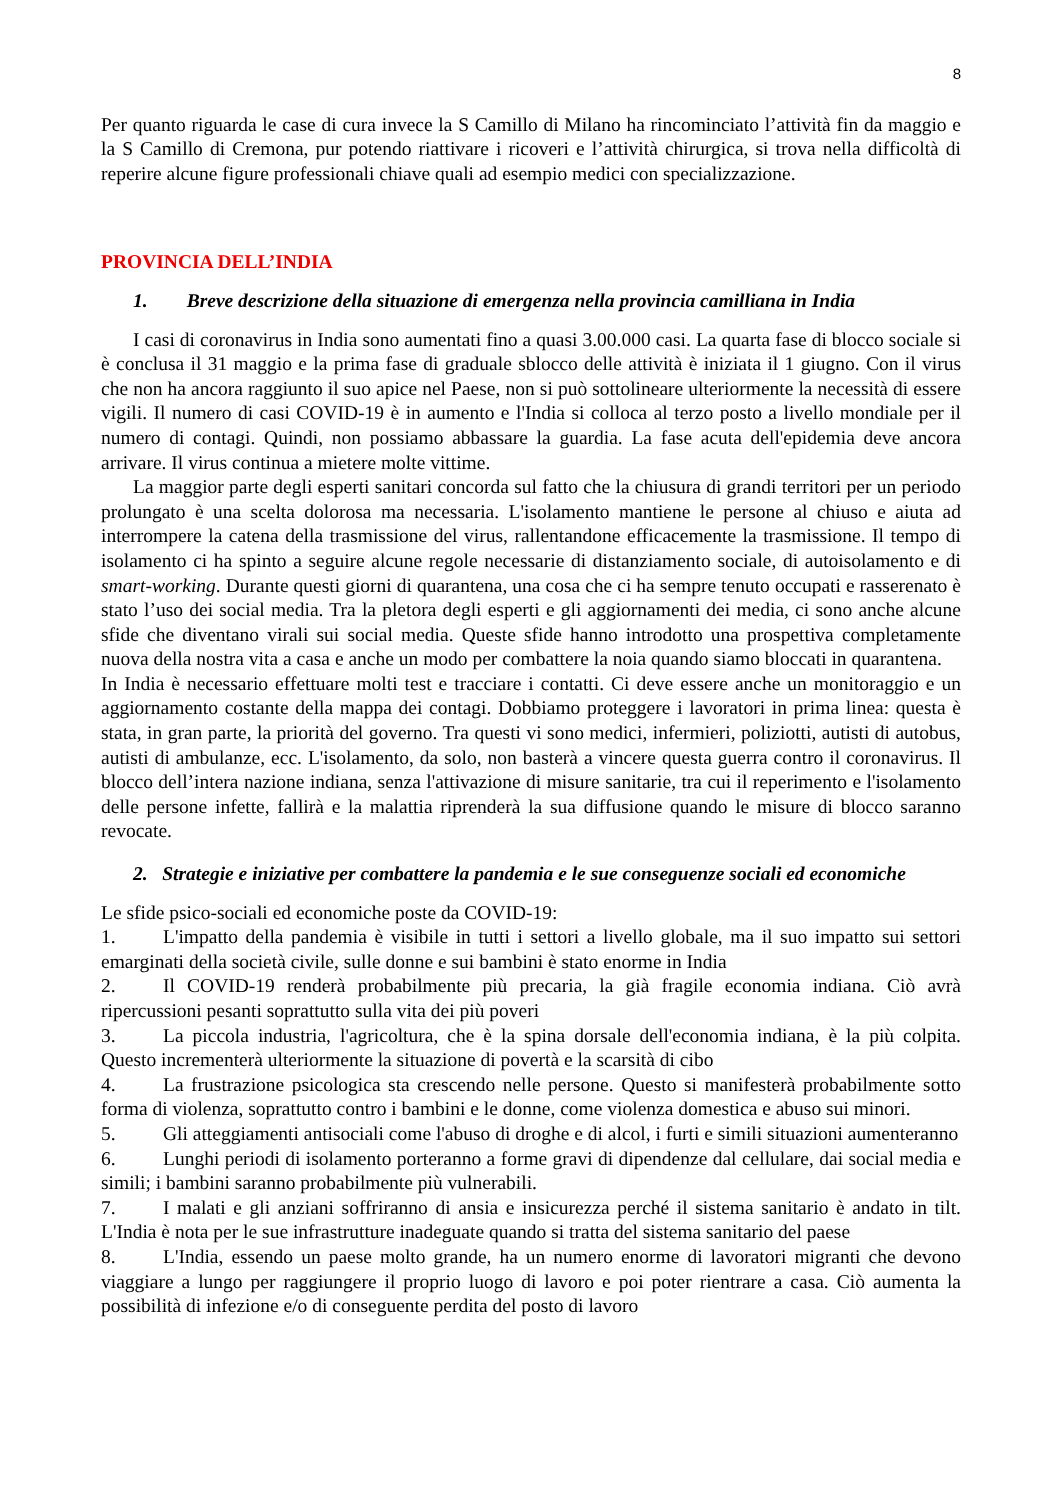8
Per quanto riguarda le case di cura invece la S Camillo di Milano ha rincominciato l’attività fin da maggio e la S Camillo di Cremona, pur potendo riattivare i ricoveri e l’attività chirurgica, si trova nella difficoltà di reperire alcune figure professionali chiave quali ad esempio medici con specializzazione.
PROVINCIA DELL’INDIA
1. Breve descrizione della situazione di emergenza nella provincia camilliana in India
I casi di coronavirus in India sono aumentati fino a quasi 3.00.000 casi. La quarta fase di blocco sociale si è conclusa il 31 maggio e la prima fase di graduale sblocco delle attività è iniziata il 1 giugno. Con il virus che non ha ancora raggiunto il suo apice nel Paese, non si può sottolineare ulteriormente la necessità di essere vigili. Il numero di casi COVID-19 è in aumento e l'India si colloca al terzo posto a livello mondiale per il numero di contagi. Quindi, non possiamo abbassare la guardia. La fase acuta dell'epidemia deve ancora arrivare. Il virus continua a mietere molte vittime.
La maggior parte degli esperti sanitari concorda sul fatto che la chiusura di grandi territori per un periodo prolungato è una scelta dolorosa ma necessaria. L'isolamento mantiene le persone al chiuso e aiuta ad interrompere la catena della trasmissione del virus, rallentandone efficacemente la trasmissione. Il tempo di isolamento ci ha spinto a seguire alcune regole necessarie di distanziamento sociale, di autoisolamento e di smart-working. Durante questi giorni di quarantena, una cosa che ci ha sempre tenuto occupati e rasserenato è stato l’uso dei social media. Tra la pletora degli esperti e gli aggiornamenti dei media, ci sono anche alcune sfide che diventano virali sui social media. Queste sfide hanno introdotto una prospettiva completamente nuova della nostra vita a casa e anche un modo per combattere la noia quando siamo bloccati in quarantena.
In India è necessario effettuare molti test e tracciare i contatti. Ci deve essere anche un monitoraggio e un aggiornamento costante della mappa dei contagi. Dobbiamo proteggere i lavoratori in prima linea: questa è stata, in gran parte, la priorità del governo. Tra questi vi sono medici, infermieri, poliziotti, autisti di autobus, autisti di ambulanze, ecc. L'isolamento, da solo, non basterà a vincere questa guerra contro il coronavirus. Il blocco dell’intera nazione indiana, senza l'attivazione di misure sanitarie, tra cui il reperimento e l'isolamento delle persone infette, fallirà e la malattia riprenderà la sua diffusione quando le misure di blocco saranno revocate.
2. Strategie e iniziative per combattere la pandemia e le sue conseguenze sociali ed economiche
Le sfide psico-sociali ed economiche poste da COVID-19:
1. L'impatto della pandemia è visibile in tutti i settori a livello globale, ma il suo impatto sui settori emarginati della società civile, sulle donne e sui bambini è stato enorme in India
2. Il COVID-19 renderà probabilmente più precaria, la già fragile economia indiana. Ciò avrà ripercussioni pesanti soprattutto sulla vita dei più poveri
3. La piccola industria, l'agricoltura, che è la spina dorsale dell'economia indiana, è la più colpita. Questo incrementerà ulteriormente la situazione di povertà e la scarsità di cibo
4. La frustrazione psicologica sta crescendo nelle persone. Questo si manifesterà probabilmente sotto forma di violenza, soprattutto contro i bambini e le donne, come violenza domestica e abuso sui minori.
5. Gli atteggiamenti antisociali come l'abuso di droghe e di alcol, i furti e simili situazioni aumenteranno
6. Lunghi periodi di isolamento porteranno a forme gravi di dipendenze dal cellulare, dai social media e simili; i bambini saranno probabilmente più vulnerabili.
7. I malati e gli anziani soffriranno di ansia e insicurezza perché il sistema sanitario è andato in tilt. L'India è nota per le sue infrastrutture inadeguate quando si tratta del sistema sanitario del paese
8. L'India, essendo un paese molto grande, ha un numero enorme di lavoratori migranti che devono viaggiare a lungo per raggiungere il proprio luogo di lavoro e poi poter rientrare a casa. Ciò aumenta la possibilità di infezione e/o di conseguente perdita del posto di lavoro